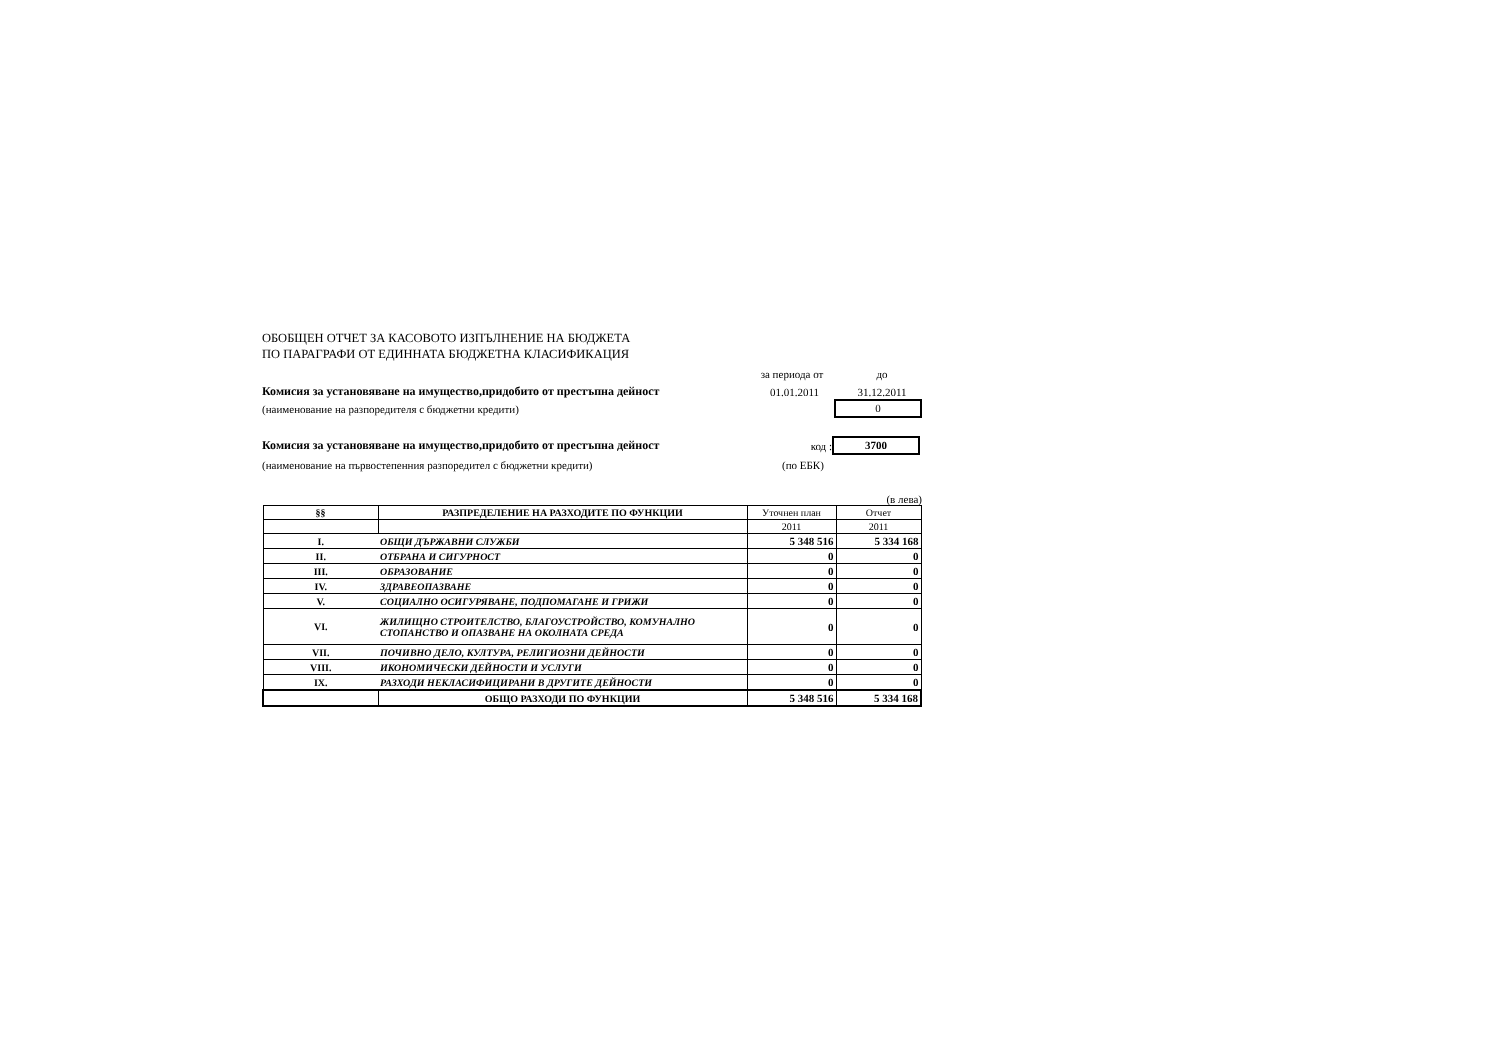ОБОБЩЕН ОТЧЕТ ЗА КАСОВОТО ИЗПЪЛНЕНИЕ НА БЮДЖЕТА
ПО ПАРАГРАФИ ОТ ЕДИННАТА БЮДЖЕТНА КЛАСИФИКАЦИЯ
за периода от до
Комисия за установяване на имущество,придобито от престъпна дейност 01.01.2011 31.12.2011
(наименование на разпоредителя с бюджетни кредити) 0
Комисия за установяване на имущество,придобито от престъпна дейност код : 3700
(наименование на първостепенния разпоредител с бюджетни кредити) (по ЕБК)
(в лева)
| §§ | РАЗПРЕДЕЛЕНИЕ НА РАЗХОДИТЕ ПО ФУНКЦИИ | Уточнен план | Отчет |
| | | 2011 | 2011 |
| I. | ОБЩИ ДЪРЖАВНИ СЛУЖБИ | 5 348 516 | 5 334 168 |
| II. | ОТБРАНА И СИГУРНОСТ | 0 | 0 |
| III. | ОБРАЗОВАНИЕ | 0 | 0 |
| IV. | ЗДРАВЕОПАЗВАНЕ | 0 | 0 |
| V. | СОЦИАЛНО ОСИГУРЯВАНЕ, ПОДПОМАГАНЕ И ГРИЖИ | 0 | 0 |
| VI. | ЖИЛИЩНО СТРОИТЕЛСТВО, БЛАГОУСТРОЙСТВО, КОМУНАЛНО СТОПАНСТВО И ОПАЗВАНЕ НА ОКОЛНАТА СРЕДА | 0 | 0 |
| VII. | ПОЧИВНО ДЕЛО, КУЛТУРА, РЕЛИГИОЗНИ ДЕЙНОСТИ | 0 | 0 |
| VIII. | ИКОНОМИЧЕСКИ ДЕЙНОСТИ И УСЛУГИ | 0 | 0 |
| IX. | РАЗХОДИ НЕКЛАСИФИЦИРАНИ В ДРУГИТЕ ДЕЙНОСТИ | 0 | 0 |
| | ОБЩО РАЗХОДИ ПО ФУНКЦИИ | 5 348 516 | 5 334 168 |